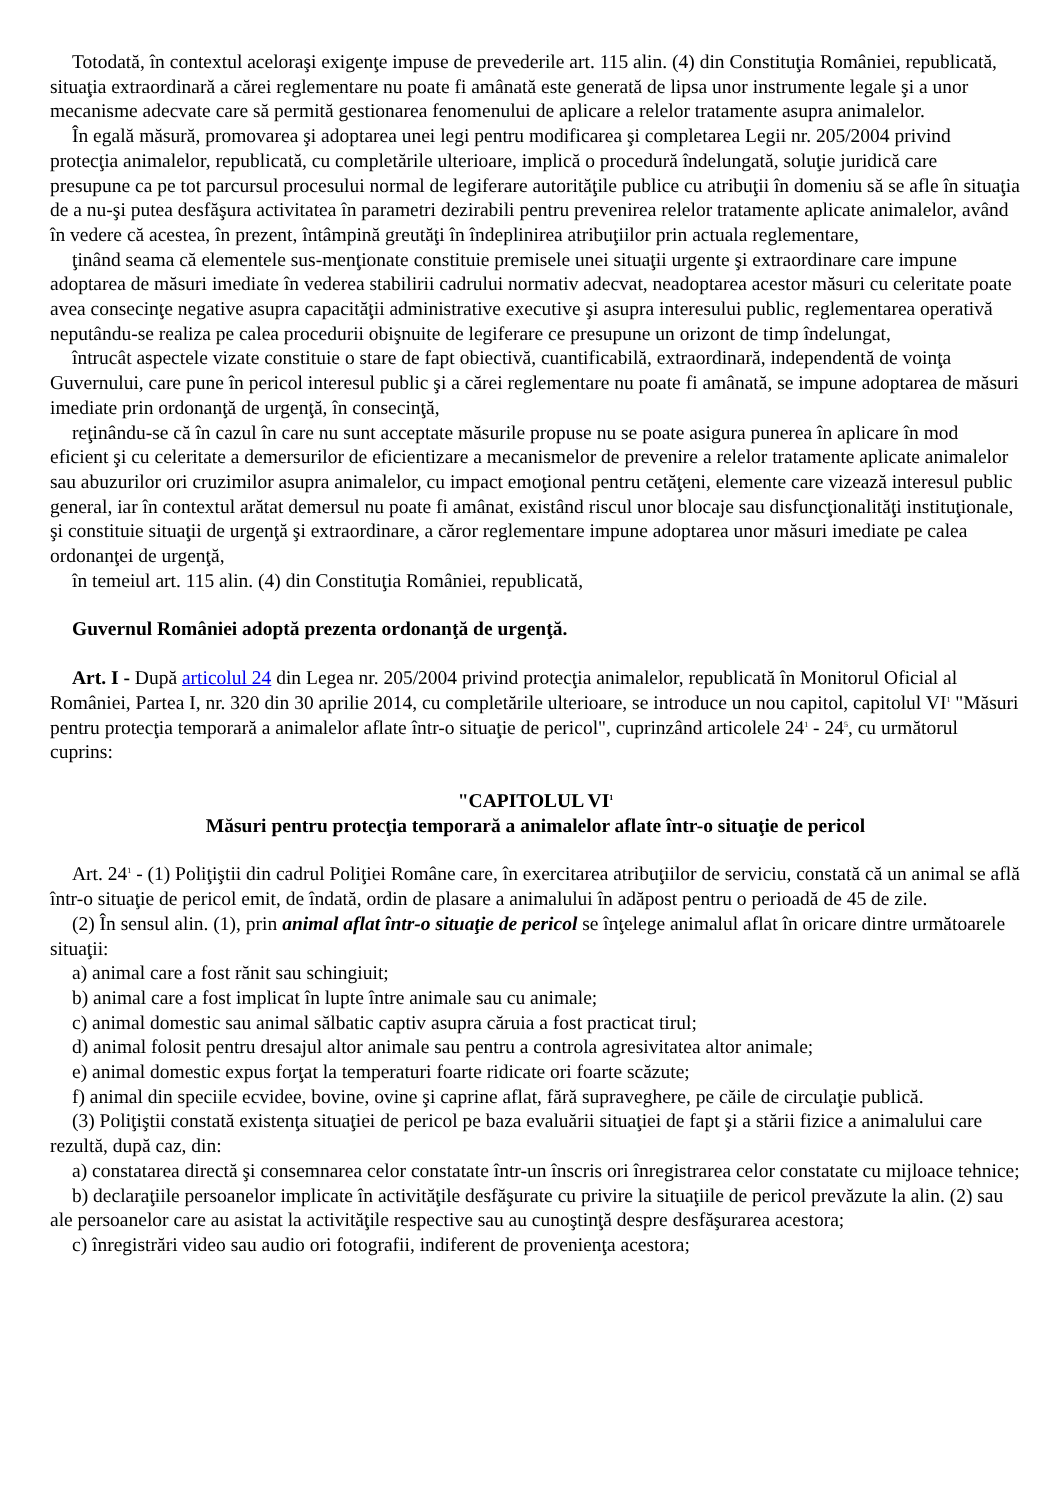Totodată, în contextul aceloraşi exigenţe impuse de prevederile art. 115 alin. (4) din Constituţia României, republicată, situaţia extraordinară a cărei reglementare nu poate fi amânată este generată de lipsa unor instrumente legale şi a unor mecanisme adecvate care să permită gestionarea fenomenului de aplicare a relelor tratamente asupra animalelor.
În egală măsură, promovarea şi adoptarea unei legi pentru modificarea şi completarea Legii nr. 205/2004 privind protecţia animalelor, republicată, cu completările ulterioare, implică o procedură îndelungată, soluţie juridică care presupune ca pe tot parcursul procesului normal de legiferare autorităţile publice cu atribuţii în domeniu să se afle în situaţia de a nu-şi putea desfăşura activitatea în parametri dezirabili pentru prevenirea relelor tratamente aplicate animalelor, având în vedere că acestea, în prezent, întâmpină greutăţi în îndeplinirea atribuţiilor prin actuala reglementare,
ţinând seama că elementele sus-menţionate constituie premisele unei situaţii urgente şi extraordinare care impune adoptarea de măsuri imediate în vederea stabilirii cadrului normativ adecvat, neadoptarea acestor măsuri cu celeritate poate avea consecinţe negative asupra capacităţii administrative executive şi asupra interesului public, reglementarea operativă neputându-se realiza pe calea procedurii obişnuite de legiferare ce presupune un orizont de timp îndelungat,
întrucât aspectele vizate constituie o stare de fapt obiectivă, cuantificabilă, extraordinară, independentă de voinţa Guvernului, care pune în pericol interesul public şi a cărei reglementare nu poate fi amânată, se impune adoptarea de măsuri imediate prin ordonanţă de urgenţă, în consecinţă,
reţinându-se că în cazul în care nu sunt acceptate măsurile propuse nu se poate asigura punerea în aplicare în mod eficient şi cu celeritate a demersurilor de eficientizare a mecanismelor de prevenire a relelor tratamente aplicate animalelor sau abuzurilor ori cruzimilor asupra animalelor, cu impact emoţional pentru cetăţeni, elemente care vizează interesul public general, iar în contextul arătat demersul nu poate fi amânat, existând riscul unor blocaje sau disfuncţionalităţi instituţionale, şi constituie situaţii de urgenţă şi extraordinare, a căror reglementare impune adoptarea unor măsuri imediate pe calea ordonanţei de urgenţă,
în temeiul art. 115 alin. (4) din Constituţia României, republicată,
Guvernul României adoptă prezenta ordonanţă de urgenţă.
Art. I - După articolul 24 din Legea nr. 205/2004 privind protecţia animalelor, republicată în Monitorul Oficial al României, Partea I, nr. 320 din 30 aprilie 2014, cu completările ulterioare, se introduce un nou capitol, capitolul VI<sup>1</sup> "Măsuri pentru protecţia temporară a animalelor aflate într-o situaţie de pericol", cuprinzând articolele 24<sup>1</sup> - 24<sup>5</sup>, cu următorul cuprins:
"CAPITOLUL VI<sup>1</sup>
Măsuri pentru protecţia temporară a animalelor aflate într-o situaţie de pericol
Art. 24<sup>1</sup> - (1) Poliţiştii din cadrul Poliţiei Române care, în exercitarea atribuţiilor de serviciu, constată că un animal se află într-o situaţie de pericol emit, de îndată, ordin de plasare a animalului în adăpost pentru o perioadă de 45 de zile.
(2) În sensul alin. (1), prin animal aflat într-o situaţie de pericol se înţelege animalul aflat în oricare dintre următoarele situaţii:
a) animal care a fost rănit sau schingiuit;
b) animal care a fost implicat în lupte între animale sau cu animale;
c) animal domestic sau animal sălbatic captiv asupra căruia a fost practicat tirul;
d) animal folosit pentru dresajul altor animale sau pentru a controla agresivitatea altor animale;
e) animal domestic expus forţat la temperaturi foarte ridicate ori foarte scăzute;
f) animal din speciile ecvidee, bovine, ovine şi caprine aflat, fără supraveghere, pe căile de circulaţie publică.
(3) Poliţiştii constată existenţa situaţiei de pericol pe baza evaluării situaţiei de fapt şi a stării fizice a animalului care rezultă, după caz, din:
a) constatarea directă şi consemnarea celor constatate într-un înscris ori înregistrarea celor constatate cu mijloace tehnice;
b) declaraţiile persoanelor implicate în activităţile desfăşurate cu privire la situaţiile de pericol prevăzute la alin. (2) sau ale persoanelor care au asistat la activităţile respective sau au cunoştinţă despre desfăşurarea acestora;
c) înregistrări video sau audio ori fotografii, indiferent de provenienţa acestora;